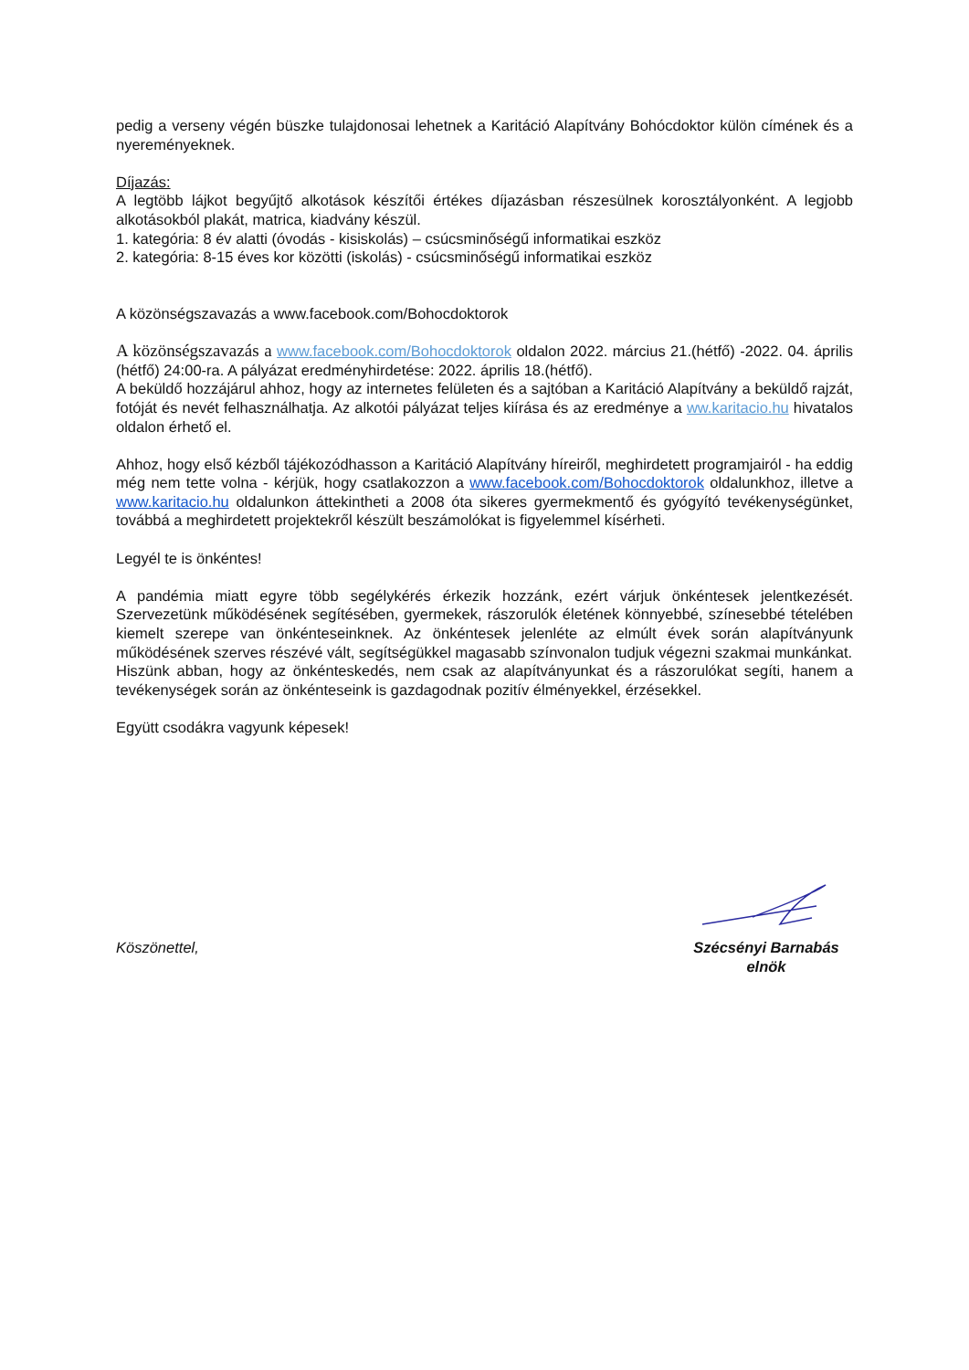pedig a verseny végén büszke tulajdonosai lehetnek a Karitáció Alapítvány Bohócdoktor külön címének és a nyereményeknek.
Díjazás:
A legtöbb lájkot begyűjtő alkotások készítői értékes díjazásban részesülnek korosztályonként. A legjobb alkotásokból plakát, matrica, kiadvány készül.
1. kategória: 8 év alatti (óvodás - kisiskolás) – csúcsminőségű informatikai eszköz
2. kategória: 8-15 éves kor közötti (iskolás) - csúcsminőségű informatikai eszköz
A közönségszavazás a www.facebook.com/Bohocdoktorok
A közönségszavazás a www.facebook.com/Bohocdoktorok oldalon 2022. március 21.(hétfő) -2022. 04. április (hétfő) 24:00-ra. A pályázat eredményhirdetése: 2022. április 18.(hétfő).
A beküldő hozzájárul ahhoz, hogy az internetes felületen és a sajtóban a Karitáció Alapítvány a beküldő rajzát, fotóját és nevét felhasználhatja. Az alkotói pályázat teljes kiírása és az eredménye a ww.karitacio.hu hivatalos oldalon érhető el.
Ahhoz, hogy első kézből tájékozódhasson a Karitáció Alapítvány híreiről, meghirdetett programjairól - ha eddig még nem tette volna - kérjük, hogy csatlakozzon a www.facebook.com/Bohocdoktorok oldalunkhoz, illetve a www.karitacio.hu oldalunkon áttekintheti a 2008 óta sikeres gyermekmentő és gyógyító tevékenységünket, továbbá a meghirdetett projektekről készült beszámolókat is figyelemmel kísérheti.
Legyél te is önkéntes!
A pandémia miatt egyre több segélykérés érkezik hozzánk, ezért várjuk önkéntesek jelentkezését. Szervezetünk működésének segítésében, gyermekek, rászorulók életének könnyebbé, színesebbé tételében kiemelt szerepe van önkénteseinknek. Az önkéntesek jelenléte az elmúlt évek során alapítványunk működésének szerves részévé vált, segítségükkel magasabb színvonalon tudjuk végezni szakmai munkánkat.
Hiszünk abban, hogy az önkénteskedés, nem csak az alapítványunkat és a rászorulókat segíti, hanem a tevékenységek során az önkénteseink is gazdagodnak pozitív élményekkel, érzésekkel.
Együtt csodákra vagyunk képesek!
Köszönettel,
Szécsényi Barnabás
elnök